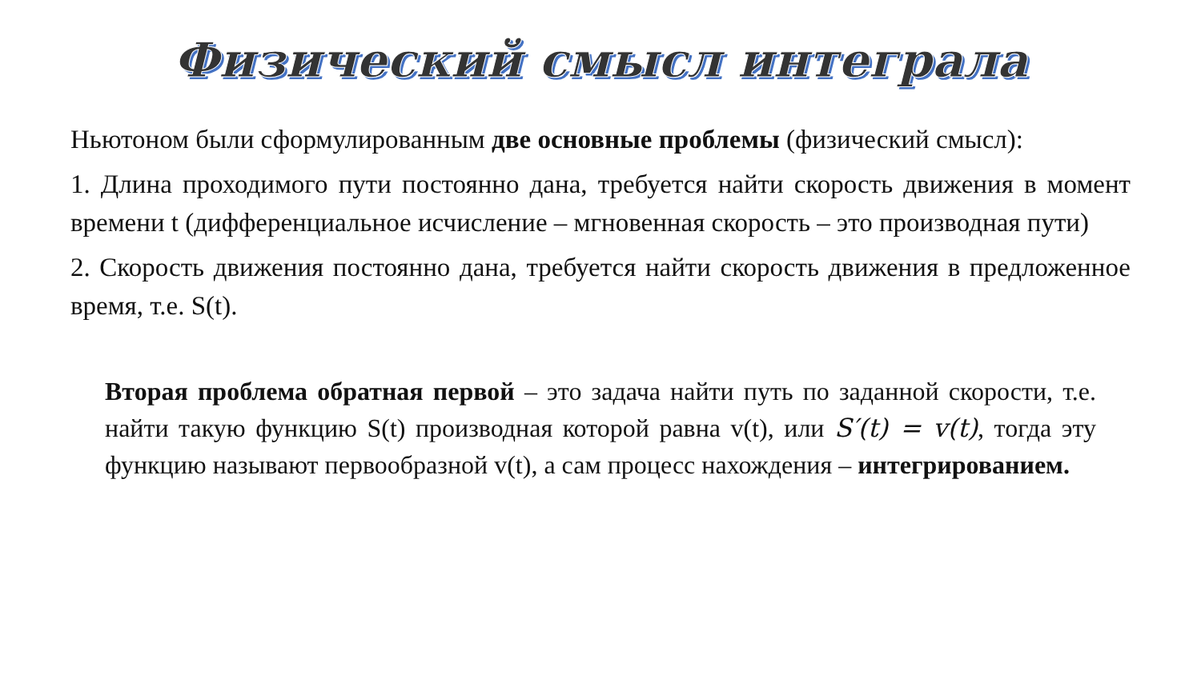Физический смысл интеграла
Ньютоном были сформулированным две основные проблемы (физический смысл):
1. Длина проходимого пути постоянно дана, требуется найти скорость движения в момент времени t (дифференциальное исчисление – мгновенная скорость – это производная пути)
2. Скорость движения постоянно дана, требуется найти скорость движения в предложенное время, т.е. S(t).
Вторая проблема обратная первой – это задача найти путь по заданной скорости, т.е. найти такую функцию S(t) производная которой равна v(t), или S′(t) = v(t), тогда эту функцию называют первообразной v(t), а сам процесс нахождения – интегрированием.